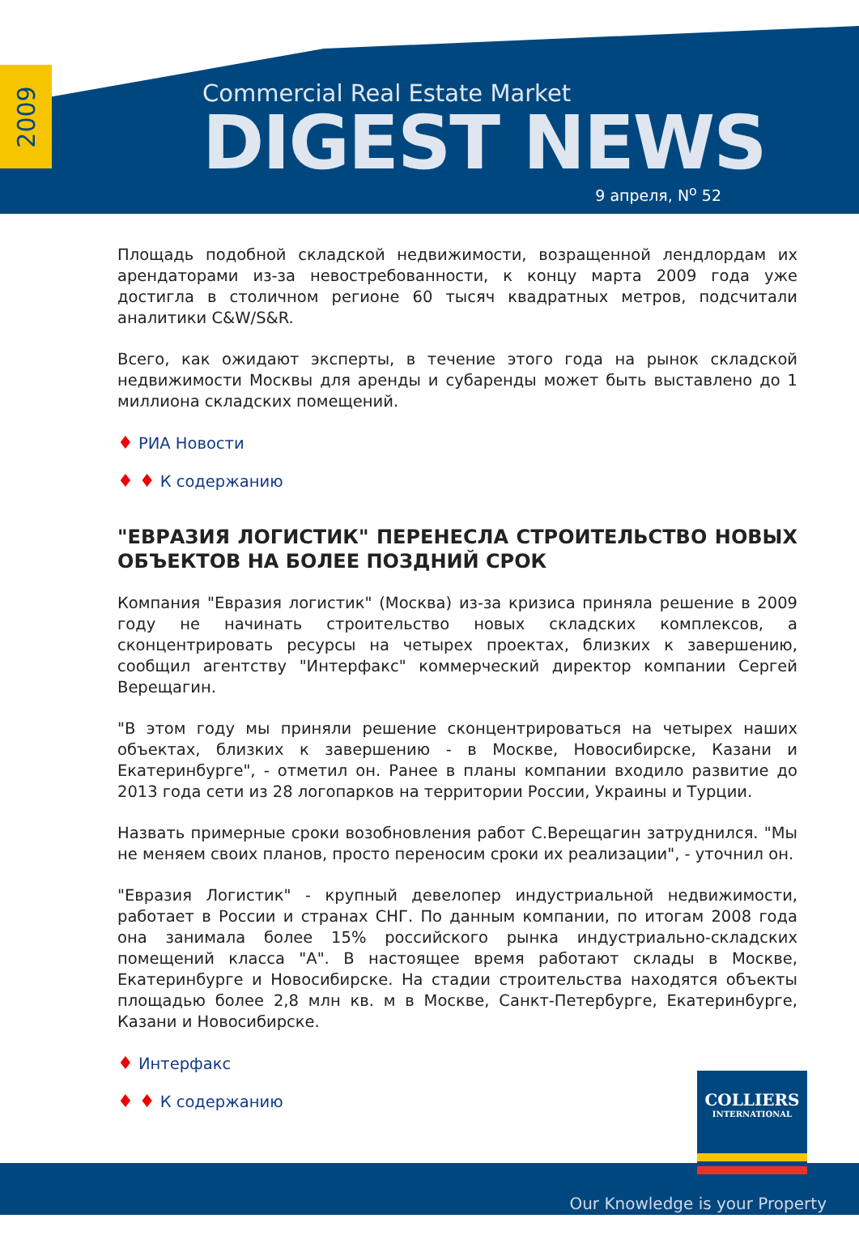2009
Commercial Real Estate Market
DIGEST NEWS
9 апреля, N<sup>o</sup> 52
Площадь подобной складской недвижимости, возращенной лендлордам их арендаторами из-за невостребованности, к концу марта 2009 года уже достигла в столичном регионе 60 тысяч квадратных метров, подсчитали аналитики C&W/S&R.
Всего, как ожидают эксперты, в течение этого года на рынок складской недвижимости Москвы для аренды и субаренды может быть выставлено до 1 миллиона складских помещений.
♦ РИА Новости
♦ ♦ К содержанию
"ЕВРАЗИЯ ЛОГИСТИК" ПЕРЕНЕСЛА СТРОИТЕЛЬСТВО НОВЫХ ОБЪЕКТОВ НА БОЛЕЕ ПОЗДНИЙ СРОК
Компания "Евразия логистик" (Москва) из-за кризиса приняла решение в 2009 году не начинать строительство новых складских комплексов, а сконцентрировать ресурсы на четырех проектах, близких к завершению, сообщил агентству "Интерфакс" коммерческий директор компании Сергей Верещагин.
"В этом году мы приняли решение сконцентрироваться на четырех наших объектах, близких к завершению - в Москве, Новосибирске, Казани и Екатеринбурге", - отметил он. Ранее в планы компании входило развитие до 2013 года сети из 28 логопарков на территории России, Украины и Турции.
Назвать примерные сроки возобновления работ С.Верещагин затруднился. "Мы не меняем своих планов, просто переносим сроки их реализации", - уточнил он.
"Евразия Логистик" - крупный девелопер индустриальной недвижимости, работает в России и странах СНГ. По данным компании, по итогам 2008 года она занимала более 15% российского рынка индустриально-складских помещений класса "А". В настоящее время работают склады в Москве, Екатеринбурге и Новосибирске. На стадии строительства находятся объекты площадью более 2,8 млн кв. м в Москве, Санкт-Петербурге, Екатеринбурге, Казани и Новосибирске.
♦ Интерфакс
♦ ♦ К содержанию
Our Knowledge is your Property
COLLIERS
INTERNATIONAL